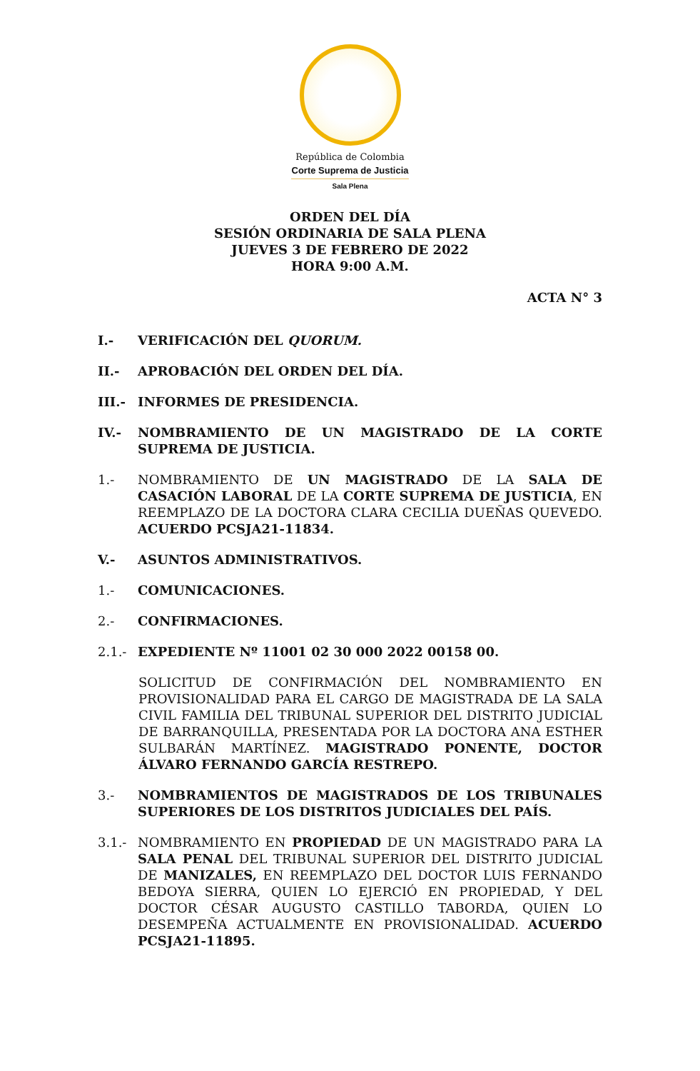República de Colombia
Corte Suprema de Justicia
Sala Plena
ORDEN DEL DÍA
SESIÓN ORDINARIA DE SALA PLENA
JUEVES 3 DE FEBRERO DE 2022
HORA 9:00 A.M.
ACTA N° 3
I.- VERIFICACIÓN DEL QUORUM.
II.- APROBACIÓN DEL ORDEN DEL DÍA.
III.- INFORMES DE PRESIDENCIA.
IV.- NOMBRAMIENTO DE UN MAGISTRADO DE LA CORTE SUPREMA DE JUSTICIA.
1.- NOMBRAMIENTO DE UN MAGISTRADO DE LA SALA DE CASACIÓN LABORAL DE LA CORTE SUPREMA DE JUSTICIA, EN REEMPLAZO DE LA DOCTORA CLARA CECILIA DUEÑAS QUEVEDO. ACUERDO PCSJA21-11834.
V.- ASUNTOS ADMINISTRATIVOS.
1.- COMUNICACIONES.
2.- CONFIRMACIONES.
2.1.- EXPEDIENTE Nº 11001 02 30 000 2022 00158 00.
SOLICITUD DE CONFIRMACIÓN DEL NOMBRAMIENTO EN PROVISIONALIDAD PARA EL CARGO DE MAGISTRADA DE LA SALA CIVIL FAMILIA DEL TRIBUNAL SUPERIOR DEL DISTRITO JUDICIAL DE BARRANQUILLA, PRESENTADA POR LA DOCTORA ANA ESTHER SULBARÁN MARTÍNEZ. MAGISTRADO PONENTE, DOCTOR ÁLVARO FERNANDO GARCÍA RESTREPO.
3.- NOMBRAMIENTOS DE MAGISTRADOS DE LOS TRIBUNALES SUPERIORES DE LOS DISTRITOS JUDICIALES DEL PAÍS.
3.1.- NOMBRAMIENTO EN PROPIEDAD DE UN MAGISTRADO PARA LA SALA PENAL DEL TRIBUNAL SUPERIOR DEL DISTRITO JUDICIAL DE MANIZALES, EN REEMPLAZO DEL DOCTOR LUIS FERNANDO BEDOYA SIERRA, QUIEN LO EJERCIÓ EN PROPIEDAD, Y DEL DOCTOR CÉSAR AUGUSTO CASTILLO TABORDA, QUIEN LO DESEMPEÑA ACTUALMENTE EN PROVISIONALIDAD. ACUERDO PCSJA21-11895.